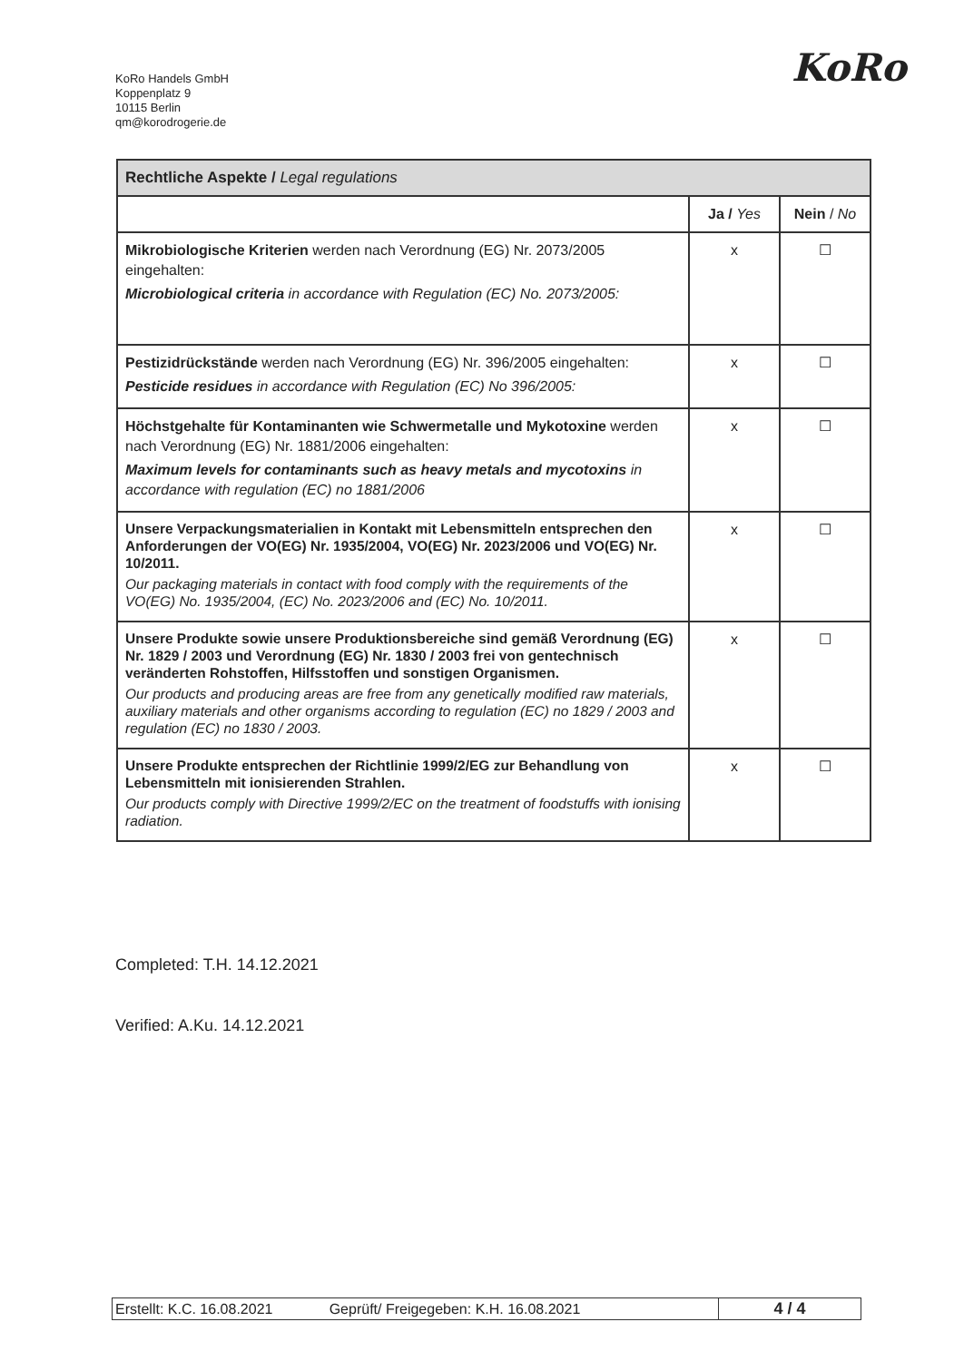KoRo Handels GmbH
Koppenplatz 9
10115 Berlin
qm@korodrogerie.de
KoRo
| Rechtliche Aspekte / Legal regulations | | |
| --- | --- | --- |
| | Ja / Yes | Nein / No |
| Mikrobiologische Kriterien werden nach Verordnung (EG) Nr. 2073/2005 eingehalten: Microbiological criteria in accordance with Regulation (EC) No. 2073/2005: | x | ☐ |
| Pestizidrückstände werden nach Verordnung (EG) Nr. 396/2005 eingehalten: Pesticide residues in accordance with Regulation (EC) No 396/2005: | x | ☐ |
| Höchstgehalte für Kontaminanten wie Schwermetalle und Mykotoxine werden nach Verordnung (EG) Nr. 1881/2006 eingehalten: Maximum levels for contaminants such as heavy metals and mycotoxins in accordance with regulation (EC) no 1881/2006 | x | ☐ |
| Unsere Verpackungsmaterialien in Kontakt mit Lebensmitteln entsprechen den Anforderungen der VO(EG) Nr. 1935/2004, VO(EG) Nr. 2023/2006 und VO(EG) Nr. 10/2011. Our packaging materials in contact with food comply with the requirements of the VO(EG) No. 1935/2004, (EC) No. 2023/2006 and (EC) No. 10/2011. | x | ☐ |
| Unsere Produkte sowie unsere Produktionsbereiche sind gemäß Verordnung (EG) Nr. 1829 / 2003 und Verordnung (EG) Nr. 1830 / 2003 frei von gentechnisch veränderten Rohstoffen, Hilfsstoffen und sonstigen Organismen. Our products and producing areas are free from any genetically modified raw materials, auxiliary materials and other organisms according to regulation (EC) no 1829 / 2003 and regulation (EC) no 1830 / 2003. | x | ☐ |
| Unsere Produkte entsprechen der Richtlinie 1999/2/EG zur Behandlung von Lebensmitteln mit ionisierenden Strahlen. Our products comply with Directive 1999/2/EC on the treatment of foodstuffs with ionising radiation. | x | ☐ |
Completed: T.H. 14.12.2021
Verified: A.Ku. 14.12.2021
| Erstellt: K.C. 16.08.2021 Geprüft/ Freigegeben: K.H. 16.08.2021 | 4 / 4 |